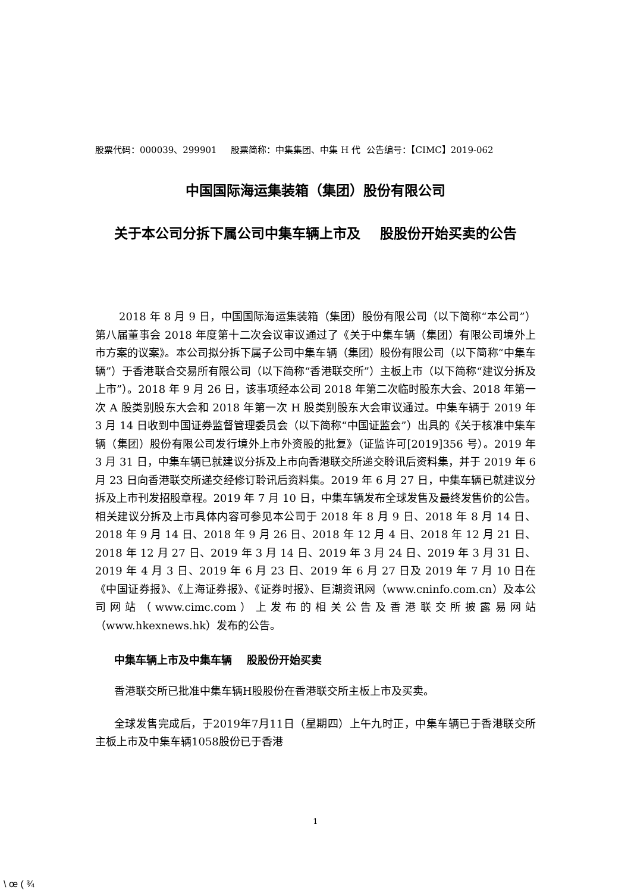股票代码：000039、299901 股票简称：中集集团、中集 H 代 公告编号：【CIMC】2019-062
中国国际海运集装箱（集团）股份有限公司
关于本公司分拆下属公司中集车辆上市及 股股份开始买卖的公告
2018 年 8 月 9 日，中国国际海运集装箱（集团）股份有限公司（以下简称“本公司”）第八届董事会 2018 年度第十二次会议审议通过了《关于中集车辆（集团）有限公司境外上市方案的议案》。本公司拟分拆下属子公司中集车辆（集团）股份有限公司（以下简称“中集车辆”）于香港联合交易所有限公司（以下简称“香港联交所”）主板上市（以下简称“建议分拆及上市”）。2018 年 9 月 26 日，该事项经本公司 2018 年第二次临时股东大会、2018 年第一次 A 股类别股东大会和 2018 年第一次 H 股类别股东大会审议通过。中集车辆于 2019 年 3 月 14 日收到中国证券监督管理委员会（以下简称“中国证监会”）出具的《关于核准中集车辆（集团）股份有限公司发行境外上市外资股的批复》（证监许可[2019]356 号）。2019 年 3 月 31 日，中集车辆已就建议分拆及上市向香港联交所递交聆讯后资料集，并于 2019 年 6 月 23 日向香港联交所递交经修订聆讯后资料集。2019 年 6 月 27 日，中集车辆已就建议分拆及上市刊发招股章程。2019 年 7 月 10 日，中集车辆发布全球发售及最终发售价的公告。相关建议分拆及上市具体内容可参见本公司于 2018 年 8 月 9 日、2018 年 8 月 14 日、2018 年 9 月 14 日、2018 年 9 月 26 日、2018 年 12 月 4 日、2018 年 12 月 21 日、2018 年 12 月 27 日、2019 年 3 月 14 日、2019 年 3 月 24 日、2019 年 3 月 31 日、2019 年 4 月 3 日、2019 年 6 月 23 日、2019 年 6 月 27 日及 2019 年 7 月 10 日在《中国证券报》、《上海证券报》、《证券时报》、巨潮资讯网（www.cninfo.com.cn）及本公司网站（www.cimc.com）上发布的相关公告及香港联交所披露易网站（www.hkexnews.hk）发布的公告。
中集车辆上市及中集车辆 股股份开始买卖
香港联交所已批准中集车辆H股股份在香港联交所主板上市及买卖。
全球发售完成后，于2019年7月11日（星期四）上午九时正，中集车辆已于香港联交所主板上市及中集车辆1058股份已于香港
1
\ œ ( ¾